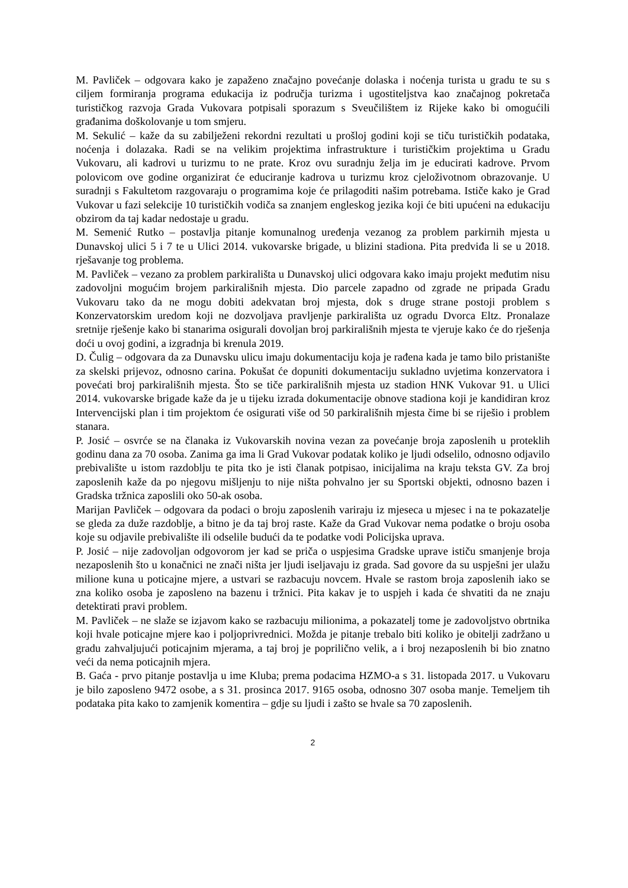M. Pavliček – odgovara kako je zapaženo značajno povećanje dolaska i noćenja turista u gradu te su s ciljem formiranja programa edukacija iz područja turizma i ugostiteljstva kao značajnog pokretača turističkog razvoja Grada Vukovara potpisali sporazum s Sveučilištem iz Rijeke kako bi omogućili građanima doškolovanje u tom smjeru.
M. Sekulić – kaže da su zabilježeni rekordni rezultati u prošloj godini koji se tiču turističkih podataka, noćenja i dolazaka. Radi se na velikim projektima infrastrukture i turističkim projektima u Gradu Vukovaru, ali kadrovi u turizmu to ne prate. Kroz ovu suradnju želja im je educirati kadrove. Prvom polovicom ove godine organizirat će educiranje kadrova u turizmu kroz cjeloživotnom obrazovanje. U suradnji s Fakultetom razgovaraju o programima koje će prilagoditi našim potrebama. Ističe kako je Grad Vukovar u fazi selekcije 10 turističkih vodiča sa znanjem engleskog jezika koji će biti upućeni na edukaciju obzirom da taj kadar nedostaje u gradu.
M. Semenić Rutko – postavlja pitanje komunalnog uređenja vezanog za problem parkirnih mjesta u Dunavskoj ulici 5 i 7 te u Ulici 2014. vukovarske brigade, u blizini stadiona. Pita predviđa li se u 2018. rješavanje tog problema.
M. Pavliček – vezano za problem parkirališta u Dunavskoj ulici odgovara kako imaju projekt međutim nisu zadovoljni mogućim brojem parkirališnih mjesta. Dio parcele zapadno od zgrade ne pripada Gradu Vukovaru tako da ne mogu dobiti adekvatan broj mjesta, dok s druge strane postoji problem s Konzervatorskim uredom koji ne dozvoljava pravljenje parkirališta uz ogradu Dvorca Eltz. Pronalaze sretnije rješenje kako bi stanarima osigurali dovoljan broj parkirališnih mjesta te vjeruje kako će do rješenja doći u ovoj godini, a izgradnja bi krenula 2019.
D. Čulig – odgovara da za Dunavsku ulicu imaju dokumentaciju koja je rađena kada je tamo bilo pristanište za skelski prijevoz, odnosno carina. Pokušat će dopuniti dokumentaciju sukladno uvjetima konzervatora i povećati broj parkirališnih mjesta. Što se tiče parkirališnih mjesta uz stadion HNK Vukovar 91. u Ulici 2014. vukovarske brigade kaže da je u tijeku izrada dokumentacije obnove stadiona koji je kandidiran kroz Intervencijski plan i tim projektom će osigurati više od 50 parkirališnih mjesta čime bi se riješio i problem stanara.
P. Josić – osvrće se na članaka iz Vukovarskih novina vezan za povećanje broja zaposlenih u proteklih godinu dana za 70 osoba. Zanima ga ima li Grad Vukovar podatak koliko je ljudi odselilo, odnosno odjavilo prebivalište u istom razdoblju te pita tko je isti članak potpisao, inicijalima na kraju teksta GV. Za broj zaposlenih kaže da po njegovu mišljenju to nije ništa pohvalno jer su Sportski objekti, odnosno bazen i Gradska tržnica zaposlili oko 50-ak osoba.
Marijan Pavliček – odgovara da podaci o broju zaposlenih variraju iz mjeseca u mjesec i na te pokazatelje se gleda za duže razdoblje, a bitno je da taj broj raste. Kaže da Grad Vukovar nema podatke o broju osoba koje su odjavile prebivalište ili odselile budući da te podatke vodi Policijska uprava.
P. Josić – nije zadovoljan odgovorom jer kad se priča o uspjesima Gradske uprave ističu smanjenje broja nezaposlenih što u konačnici ne znači ništa jer ljudi iseljavaju iz grada. Sad govore da su uspješni jer ulažu milione kuna u poticajne mjere, a ustvari se razbacuju novcem. Hvale se rastom broja zaposlenih iako se zna koliko osoba je zaposleno na bazenu i tržnici. Pita kakav je to uspjeh i kada će shvatiti da ne znaju detektirati pravi problem.
M. Pavliček – ne slaže se izjavom kako se razbacuju milionima, a pokazatelj tome je zadovoljstvo obrtnika koji hvale poticajne mjere kao i poljoprivrednici. Možda je pitanje trebalo biti koliko je obitelji zadržano u gradu zahvaljujući poticajnim mjerama, a taj broj je poprilično velik, a i broj nezaposlenih bi bio znatno veći da nema poticajnih mjera.
B. Gaća - prvo pitanje postavlja u ime Kluba; prema podacima HZMO-a s 31. listopada 2017. u Vukovaru je bilo zaposleno 9472 osobe, a s 31. prosinca 2017. 9165 osoba, odnosno 307 osoba manje. Temeljem tih podataka pita kako to zamjenik komentira – gdje su ljudi i zašto se hvale sa 70 zaposlenih.
2